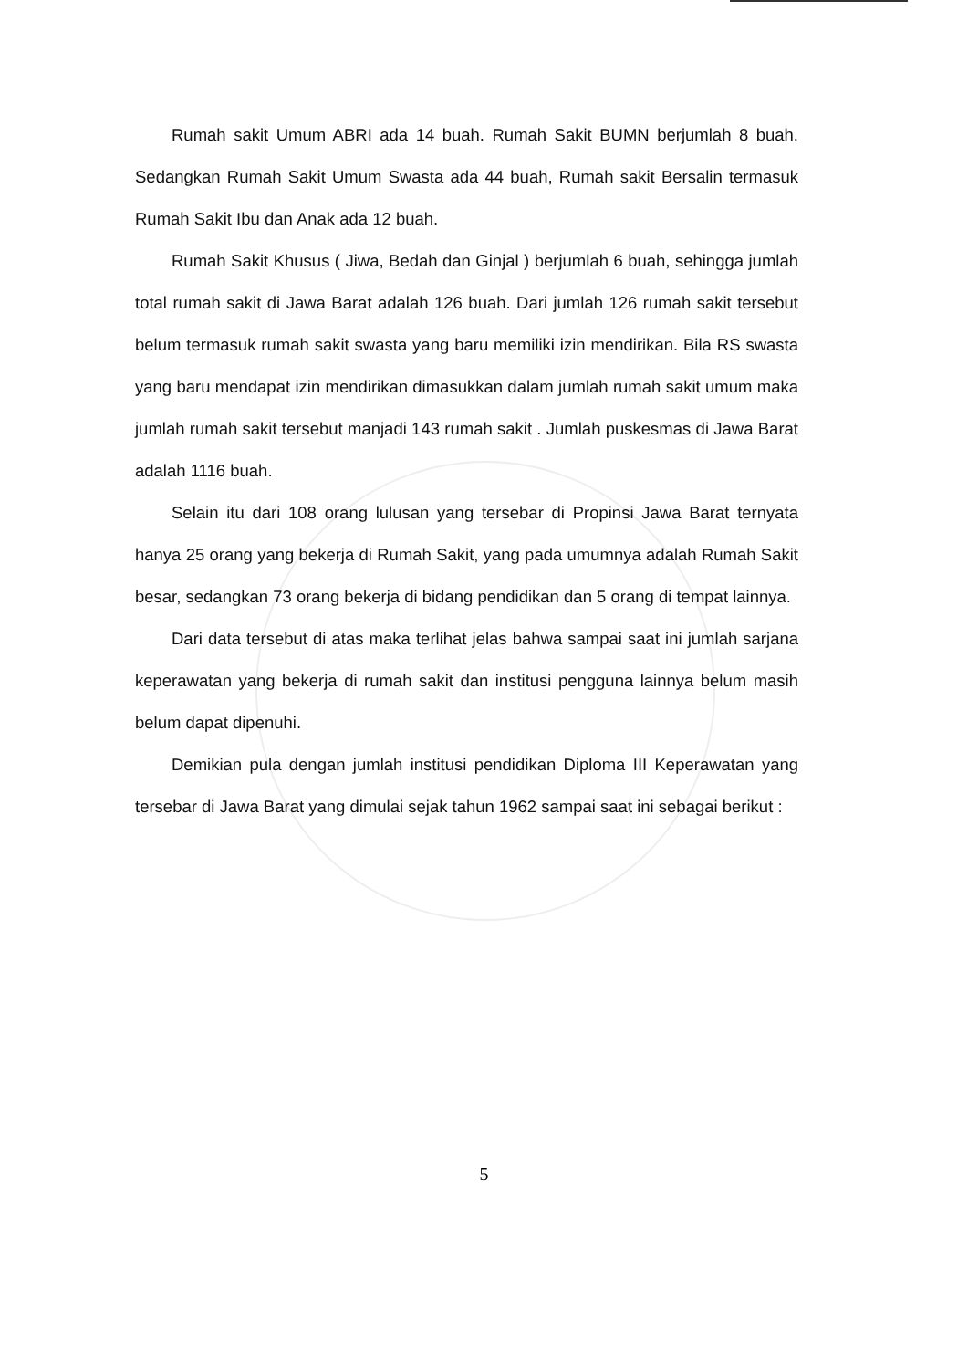Rumah sakit Umum ABRI ada 14 buah. Rumah Sakit BUMN berjumlah 8 buah. Sedangkan Rumah Sakit Umum Swasta ada 44 buah, Rumah sakit Bersalin termasuk Rumah Sakit Ibu dan Anak ada 12 buah.
Rumah Sakit Khusus ( Jiwa, Bedah dan Ginjal ) berjumlah 6 buah, sehingga jumlah total rumah sakit di Jawa Barat adalah 126 buah. Dari jumlah 126 rumah sakit tersebut belum termasuk rumah sakit swasta yang baru memiliki izin mendirikan. Bila RS swasta yang baru mendapat izin mendirikan dimasukkan dalam jumlah rumah sakit umum maka jumlah rumah sakit tersebut manjadi 143 rumah sakit . Jumlah puskesmas di Jawa Barat adalah 1116 buah.
Selain itu dari 108 orang lulusan yang tersebar di Propinsi Jawa Barat ternyata hanya 25 orang yang bekerja di Rumah Sakit, yang pada umumnya adalah Rumah Sakit besar, sedangkan 73 orang bekerja di bidang pendidikan dan 5 orang di tempat lainnya.
Dari data tersebut di atas maka terlihat jelas bahwa sampai saat ini jumlah sarjana keperawatan yang bekerja di rumah sakit dan institusi pengguna lainnya belum masih belum dapat dipenuhi.
Demikian pula dengan jumlah institusi pendidikan Diploma III Keperawatan yang tersebar di Jawa Barat yang dimulai sejak tahun 1962 sampai saat ini sebagai berikut :
5